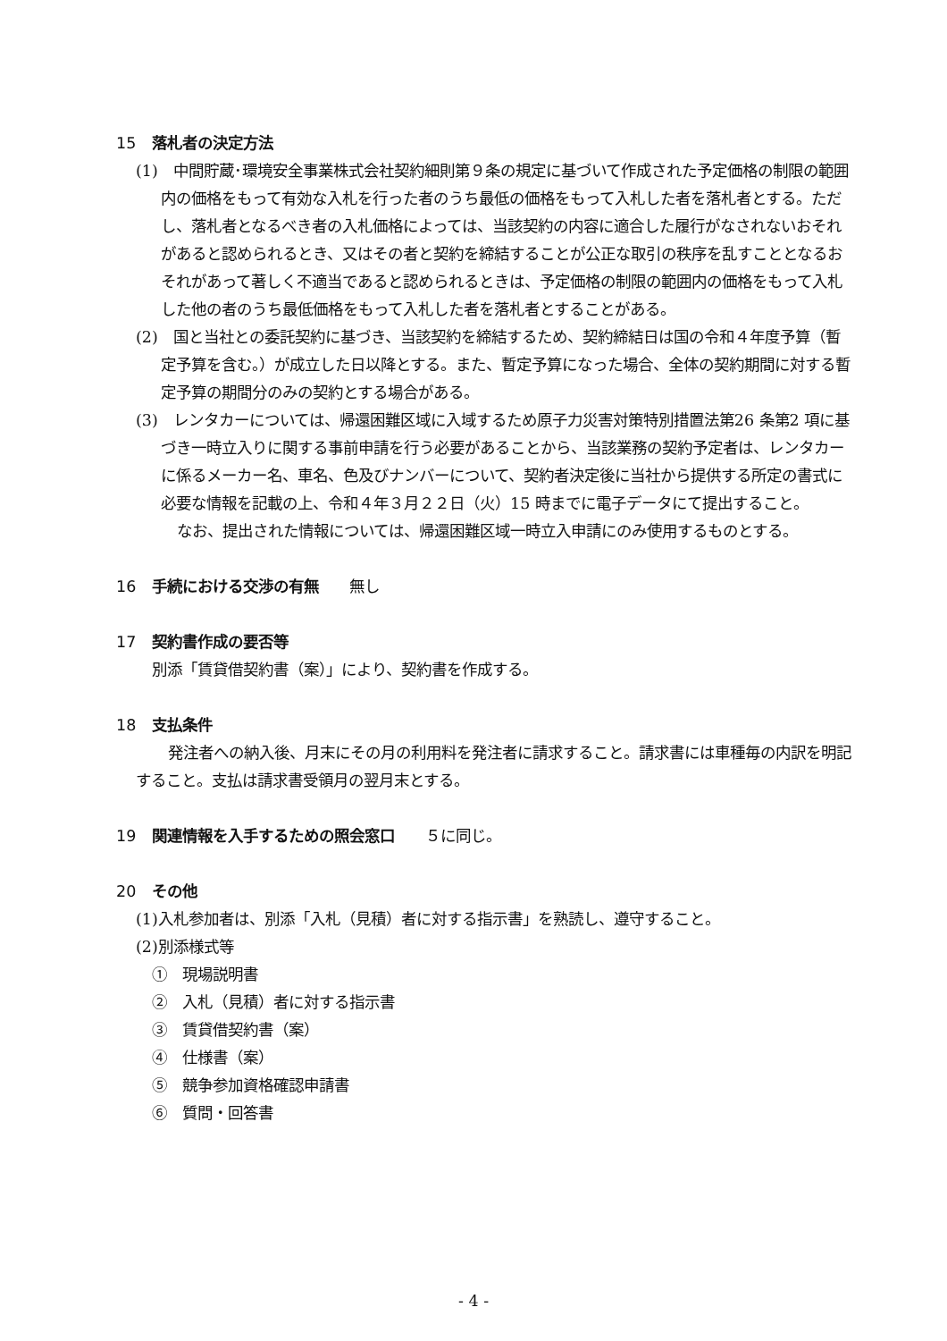15 落札者の決定方法
(1)　中間貯蔵･環境安全事業株式会社契約細則第９条の規定に基づいて作成された予定価格の制限の範囲内の価格をもって有効な入札を行った者のうち最低の価格をもって入札した者を落札者とする。ただし、落札者となるべき者の入札価格によっては、当該契約の内容に適合した履行がなされないおそれがあると認められるとき、又はその者と契約を締結することが公正な取引の秩序を乱すこととなるおそれがあって著しく不適当であると認められるときは、予定価格の制限の範囲内の価格をもって入札した他の者のうち最低価格をもって入札した者を落札者とすることがある。
(2)　国と当社との委託契約に基づき、当該契約を締結するため、契約締結日は国の令和４年度予算（暫定予算を含む。）が成立した日以降とする。また、暫定予算になった場合、全体の契約期間に対する暫定予算の期間分のみの契約とする場合がある。
(3)　レンタカーについては、帰還困難区域に入域するため原子力災害対策特別措置法第26 条第2 項に基づき一時立入りに関する事前申請を行う必要があることから、当該業務の契約予定者は、レンタカーに係るメーカー名、車名、色及びナンバーについて、契約者決定後に当社から提供する所定の書式に必要な情報を記載の上、令和４年３月２２日（火）15 時までに電子データにて提出すること。
なお、提出された情報については、帰還困難区域一時立入申請にのみ使用するものとする。
16 手続における交渉の有無　　無し
17 契約書作成の要否等
別添「賃貸借契約書（案）」により、契約書を作成する。
18 支払条件
　発注者への納入後、月末にその月の利用料を発注者に請求すること。請求書には車種毎の内訳を明記すること。支払は請求書受領月の翌月末とする。
19 関連情報を入手するための照会窓口　　５に同じ。
20 その他
(1)入札参加者は、別添「入札（見積）者に対する指示書」を熟読し、遵守すること。
(2)別添様式等
①　現場説明書
②　入札（見積）者に対する指示書
③　賃貸借契約書（案）
④　仕様書（案）
⑤　競争参加資格確認申請書
⑥　質問・回答書
- 4 -